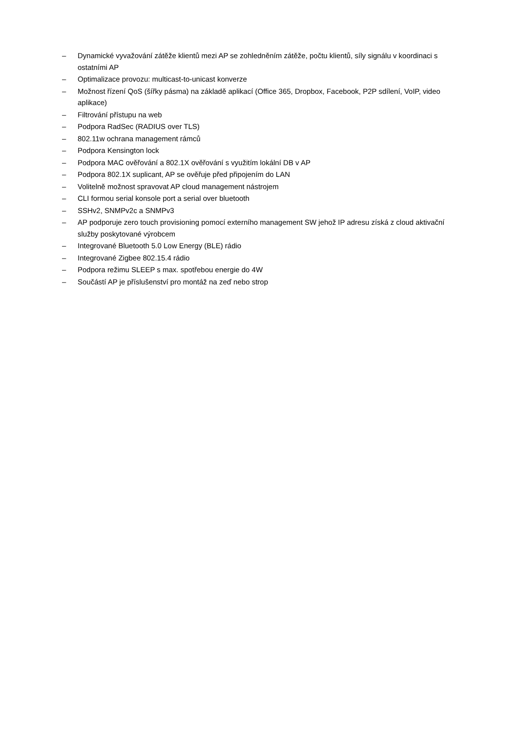– Dynamické vyvažování zátěže klientů mezi AP se zohledněním zátěže, počtu klientů, síly signálu v koordinaci s ostatními AP
– Optimalizace provozu: multicast-to-unicast konverze
– Možnost řízení QoS (šířky pásma) na základě aplikací (Office 365, Dropbox, Facebook, P2P sdílení, VoIP, video aplikace)
– Filtrování přístupu na web
– Podpora RadSec (RADIUS over TLS)
– 802.11w ochrana management rámců
– Podpora Kensington lock
– Podpora MAC ověřování a 802.1X ověřování s využitím lokální DB v AP
– Podpora 802.1X suplicant, AP se ověřuje před připojením do LAN
– Volitelně možnost spravovat AP cloud management nástrojem
– CLI formou serial konsole port a serial over bluetooth
– SSHv2, SNMPv2c a SNMPv3
– AP podporuje zero touch provisioning pomocí externího management SW jehož IP adresu získá z cloud aktivační služby poskytované výrobcem
– Integrované Bluetooth 5.0 Low Energy (BLE) rádio
– Integrované Zigbee 802.15.4 rádio
– Podpora režimu SLEEP s max. spotřebou energie do 4W
– Součástí AP je příslušenství pro montáž na zeď nebo strop